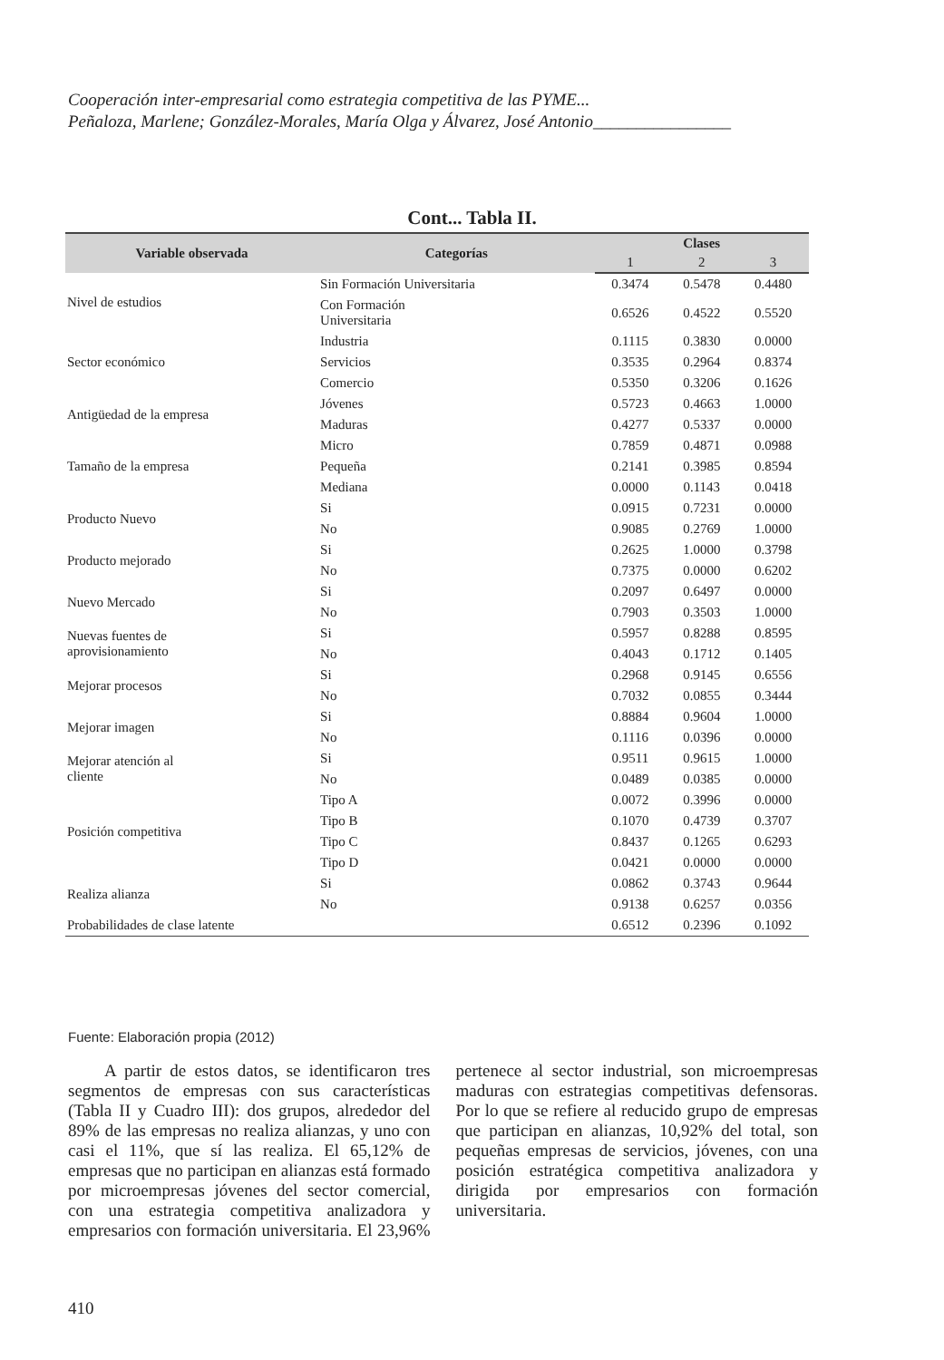Cooperación inter-empresarial como estrategia competitiva de las PYME...
Peñaloza, Marlene; González-Morales, María Olga y Álvarez, José Antonio________________
Cont... Tabla II.
| Variable observada | Categorías | Clases | | |
| --- | --- | --- | --- | --- |
| | | 1 | 2 | 3 |
| Nivel de estudios | Sin Formación Universitaria | 0.3474 | 0.5478 | 0.4480 |
| | Con Formación Universitaria | 0.6526 | 0.4522 | 0.5520 |
| Sector económico | Industria | 0.1115 | 0.3830 | 0.0000 |
| | Servicios | 0.3535 | 0.2964 | 0.8374 |
| | Comercio | 0.5350 | 0.3206 | 0.1626 |
| Antigüedad de la empresa | Jóvenes | 0.5723 | 0.4663 | 1.0000 |
| | Maduras | 0.4277 | 0.5337 | 0.0000 |
| Tamaño de la empresa | Micro | 0.7859 | 0.4871 | 0.0988 |
| | Pequeña | 0.2141 | 0.3985 | 0.8594 |
| | Mediana | 0.0000 | 0.1143 | 0.0418 |
| Producto Nuevo | Si | 0.0915 | 0.7231 | 0.0000 |
| | No | 0.9085 | 0.2769 | 1.0000 |
| Producto mejorado | Si | 0.2625 | 1.0000 | 0.3798 |
| | No | 0.7375 | 0.0000 | 0.6202 |
| Nuevo Mercado | Si | 0.2097 | 0.6497 | 0.0000 |
| | No | 0.7903 | 0.3503 | 1.0000 |
| Nuevas fuentes de aprovisionamiento | Si | 0.5957 | 0.8288 | 0.8595 |
| | No | 0.4043 | 0.1712 | 0.1405 |
| Mejorar procesos | Si | 0.2968 | 0.9145 | 0.6556 |
| | No | 0.7032 | 0.0855 | 0.3444 |
| Mejorar imagen | Si | 0.8884 | 0.9604 | 1.0000 |
| | No | 0.1116 | 0.0396 | 0.0000 |
| Mejorar atención al cliente | Si | 0.9511 | 0.9615 | 1.0000 |
| | No | 0.0489 | 0.0385 | 0.0000 |
| Posición competitiva | Tipo A | 0.0072 | 0.3996 | 0.0000 |
| | Tipo B | 0.1070 | 0.4739 | 0.3707 |
| | Tipo C | 0.8437 | 0.1265 | 0.6293 |
| | Tipo D | 0.0421 | 0.0000 | 0.0000 |
| Realiza alianza | Si | 0.0862 | 0.3743 | 0.9644 |
| | No | 0.9138 | 0.6257 | 0.0356 |
| Probabilidades de clase latente | | 0.6512 | 0.2396 | 0.1092 |
Fuente: Elaboración propia (2012)
A partir de estos datos, se identificaron tres segmentos de empresas con sus características (Tabla II y Cuadro III): dos grupos, alrededor del 89% de las empresas no realiza alianzas, y uno con casi el 11%, que sí las realiza. El 65,12% de empresas que no participan en alianzas está formado por microempresas jóvenes del sector comercial, con una estrategia competitiva analizadora y empresarios con formación universitaria. El 23,96% pertenece al sector industrial, son microempresas maduras con estrategias competitivas defensoras. Por lo que se refiere al reducido grupo de empresas que participan en alianzas, 10,92% del total, son pequeñas empresas de servicios, jóvenes, con una posición estratégica competitiva analizadora y dirigida por empresarios con formación universitaria.
410